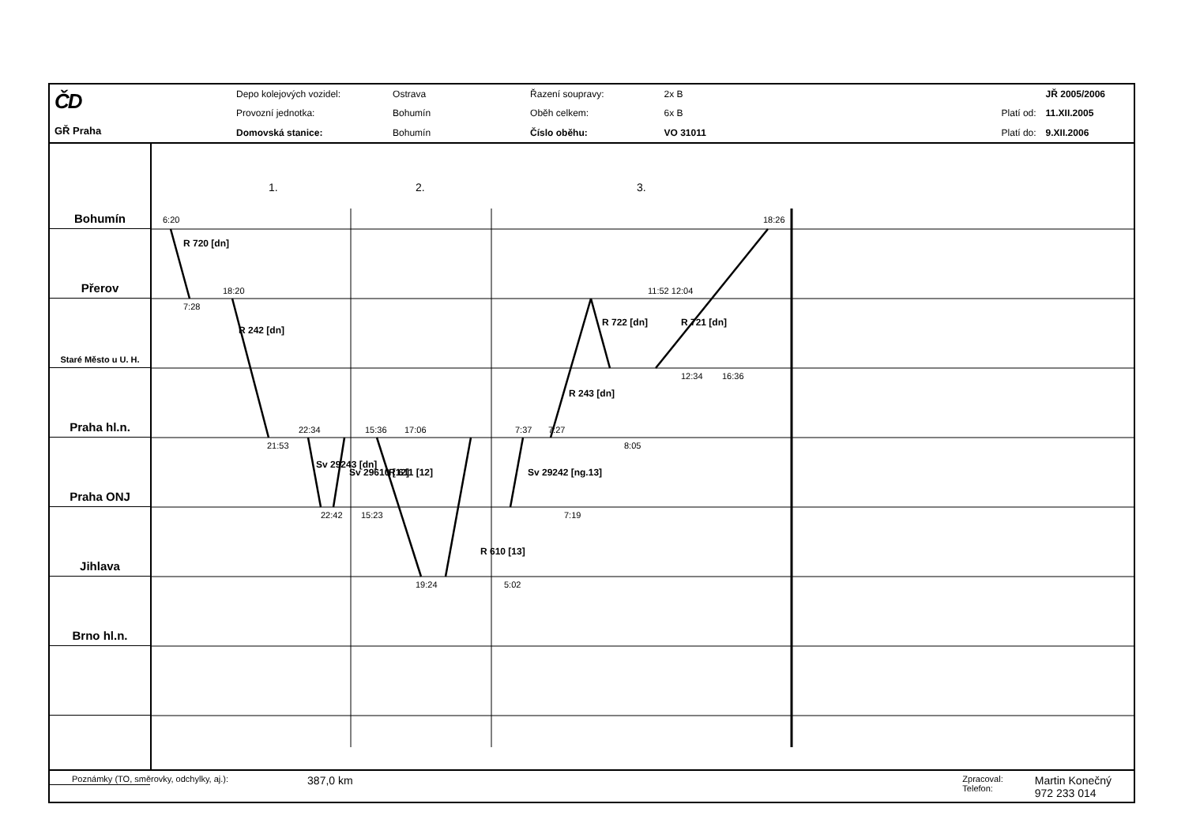ČD
GŘ Praha
| Depo kolejových vozidel: | Ostrava | Řazení soupravy: | 2x B |
| Provozní jednotka: | Bohumín | Oběh celkem: | 6x B |
| Domovská stanice: | Bohumín | Číslo oběhu: | VO 31011 |
| | JŘ 2005/2006 |
| Platí od: | 11.XII.2005 |
| Platí do: | 9.XII.2006 |
Bohumín
Přerov
Staré Město u U. H.
Praha hl.n.
Praha ONJ
Jihlava
Brno hl.n.
6:20
7:28
18:20
21:53
22:34
22:42
15:36
15:23
17:06
19:24
5:02
7:37
7:27
7:19
8:05
11:52 12:04
12:34
16:36
18:26
1.
2.
3.
R 720 [dn]
R 242 [dn]
Sv 29243 [dn]
Sv 29610 [12]
R 611 [12]
R 610 [13]
Sv 29242 [ng.13]
R 243 [dn]
R 722 [dn]
R 721 [dn]
Poznámky (TO, směrovky, odchylky, aj.): 387,0 km Zpracoval:
Telefon: Martin Konečný
972 233 014